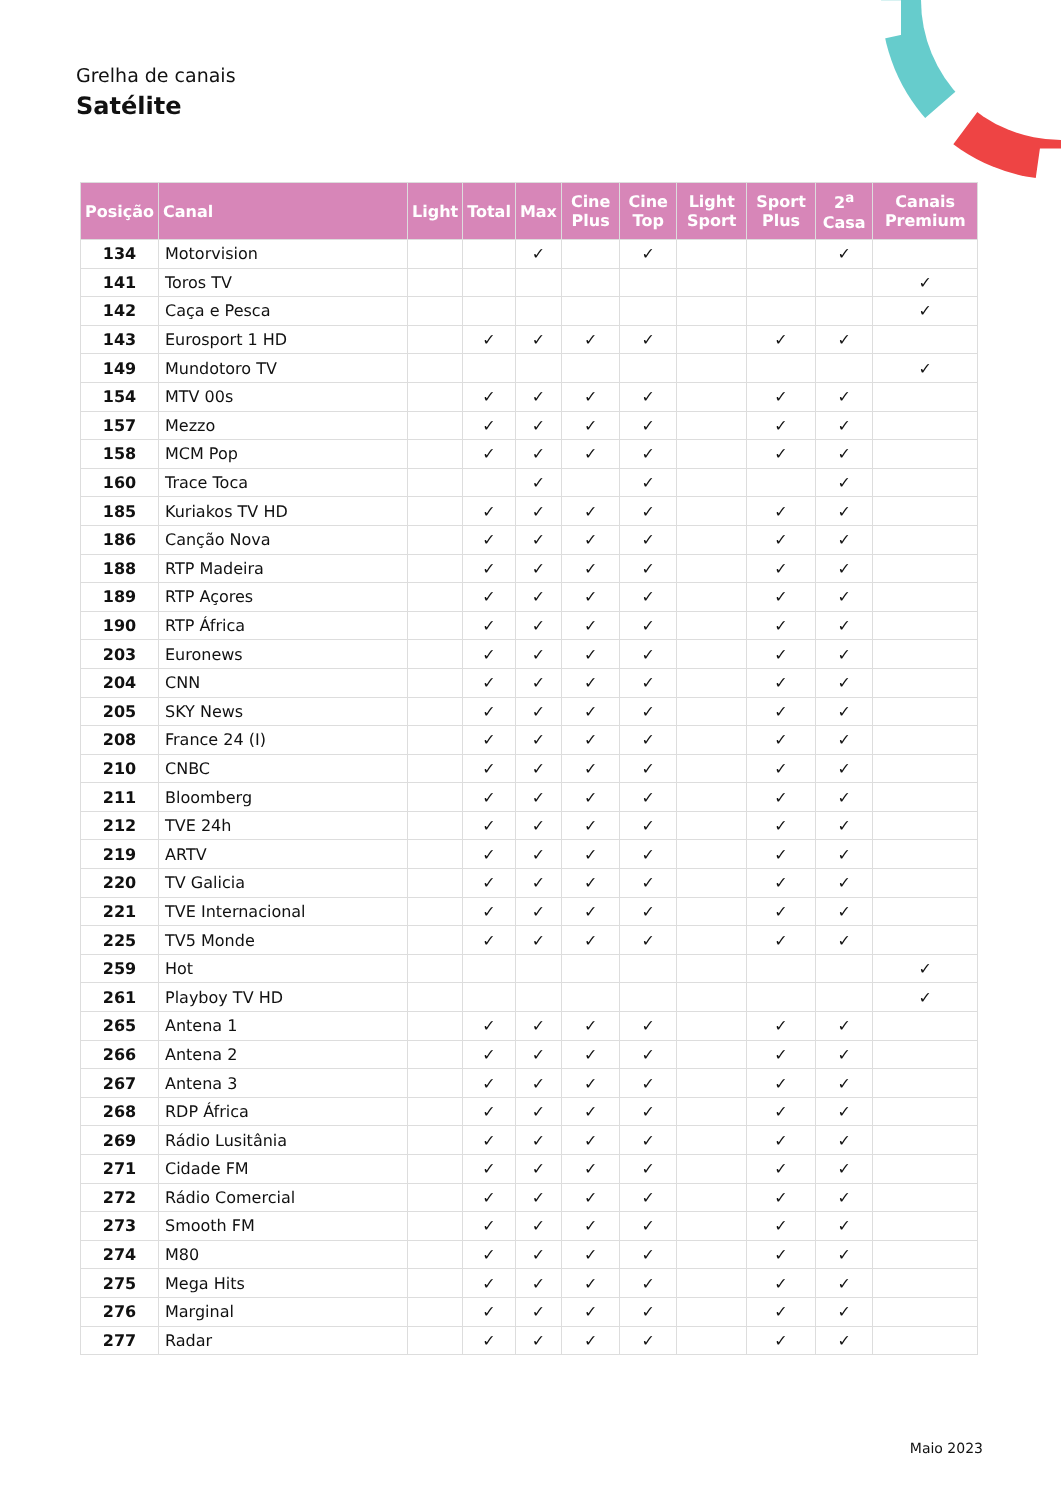Grelha de canais
Satélite
| Posição | Canal | Light | Total | Max | Cine Plus | Cine Top | Light Sport | Sport Plus | 2<sup>a</sup> Casa | Canais Premium |
| --- | --- | --- | --- | --- | --- | --- | --- | --- | --- | --- |
| 134 | Motorvision | | | ✓ | | ✓ | | | ✓ | |
| 141 | Toros TV | | | | | | | | | ✓ |
| 142 | Caça e Pesca | | | | | | | | | ✓ |
| 143 | Eurosport 1 HD | | ✓ | ✓ | ✓ | ✓ | | ✓ | ✓ | |
| 149 | Mundotoro TV | | | | | | | | | ✓ |
| 154 | MTV 00s | | ✓ | ✓ | ✓ | ✓ | | ✓ | ✓ | |
| 157 | Mezzo | | ✓ | ✓ | ✓ | ✓ | | ✓ | ✓ | |
| 158 | MCM Pop | | ✓ | ✓ | ✓ | ✓ | | ✓ | ✓ | |
| 160 | Trace Toca | | | ✓ | | ✓ | | | ✓ | |
| 185 | Kuriakos TV HD | | ✓ | ✓ | ✓ | ✓ | | ✓ | ✓ | |
| 186 | Canção Nova | | ✓ | ✓ | ✓ | ✓ | | ✓ | ✓ | |
| 188 | RTP Madeira | | ✓ | ✓ | ✓ | ✓ | | ✓ | ✓ | |
| 189 | RTP Açores | | ✓ | ✓ | ✓ | ✓ | | ✓ | ✓ | |
| 190 | RTP África | | ✓ | ✓ | ✓ | ✓ | | ✓ | ✓ | |
| 203 | Euronews | | ✓ | ✓ | ✓ | ✓ | | ✓ | ✓ | |
| 204 | CNN | | ✓ | ✓ | ✓ | ✓ | | ✓ | ✓ | |
| 205 | SKY News | | ✓ | ✓ | ✓ | ✓ | | ✓ | ✓ | |
| 208 | France 24 (I) | | ✓ | ✓ | ✓ | ✓ | | ✓ | ✓ | |
| 210 | CNBC | | ✓ | ✓ | ✓ | ✓ | | ✓ | ✓ | |
| 211 | Bloomberg | | ✓ | ✓ | ✓ | ✓ | | ✓ | ✓ | |
| 212 | TVE 24h | | ✓ | ✓ | ✓ | ✓ | | ✓ | ✓ | |
| 219 | ARTV | | ✓ | ✓ | ✓ | ✓ | | ✓ | ✓ | |
| 220 | TV Galicia | | ✓ | ✓ | ✓ | ✓ | | ✓ | ✓ | |
| 221 | TVE Internacional | | ✓ | ✓ | ✓ | ✓ | | ✓ | ✓ | |
| 225 | TV5 Monde | | ✓ | ✓ | ✓ | ✓ | | ✓ | ✓ | |
| 259 | Hot | | | | | | | | | ✓ |
| 261 | Playboy TV HD | | | | | | | | | ✓ |
| 265 | Antena 1 | | ✓ | ✓ | ✓ | ✓ | | ✓ | ✓ | |
| 266 | Antena 2 | | ✓ | ✓ | ✓ | ✓ | | ✓ | ✓ | |
| 267 | Antena 3 | | ✓ | ✓ | ✓ | ✓ | | ✓ | ✓ | |
| 268 | RDP África | | ✓ | ✓ | ✓ | ✓ | | ✓ | ✓ | |
| 269 | Rádio Lusitânia | | ✓ | ✓ | ✓ | ✓ | | ✓ | ✓ | |
| 271 | Cidade FM | | ✓ | ✓ | ✓ | ✓ | | ✓ | ✓ | |
| 272 | Rádio Comercial | | ✓ | ✓ | ✓ | ✓ | | ✓ | ✓ | |
| 273 | Smooth FM | | ✓ | ✓ | ✓ | ✓ | | ✓ | ✓ | |
| 274 | M80 | | ✓ | ✓ | ✓ | ✓ | | ✓ | ✓ | |
| 275 | Mega Hits | | ✓ | ✓ | ✓ | ✓ | | ✓ | ✓ | |
| 276 | Marginal | | ✓ | ✓ | ✓ | ✓ | | ✓ | ✓ | |
| 277 | Radar | | ✓ | ✓ | ✓ | ✓ | | ✓ | ✓ | |
Maio 2023